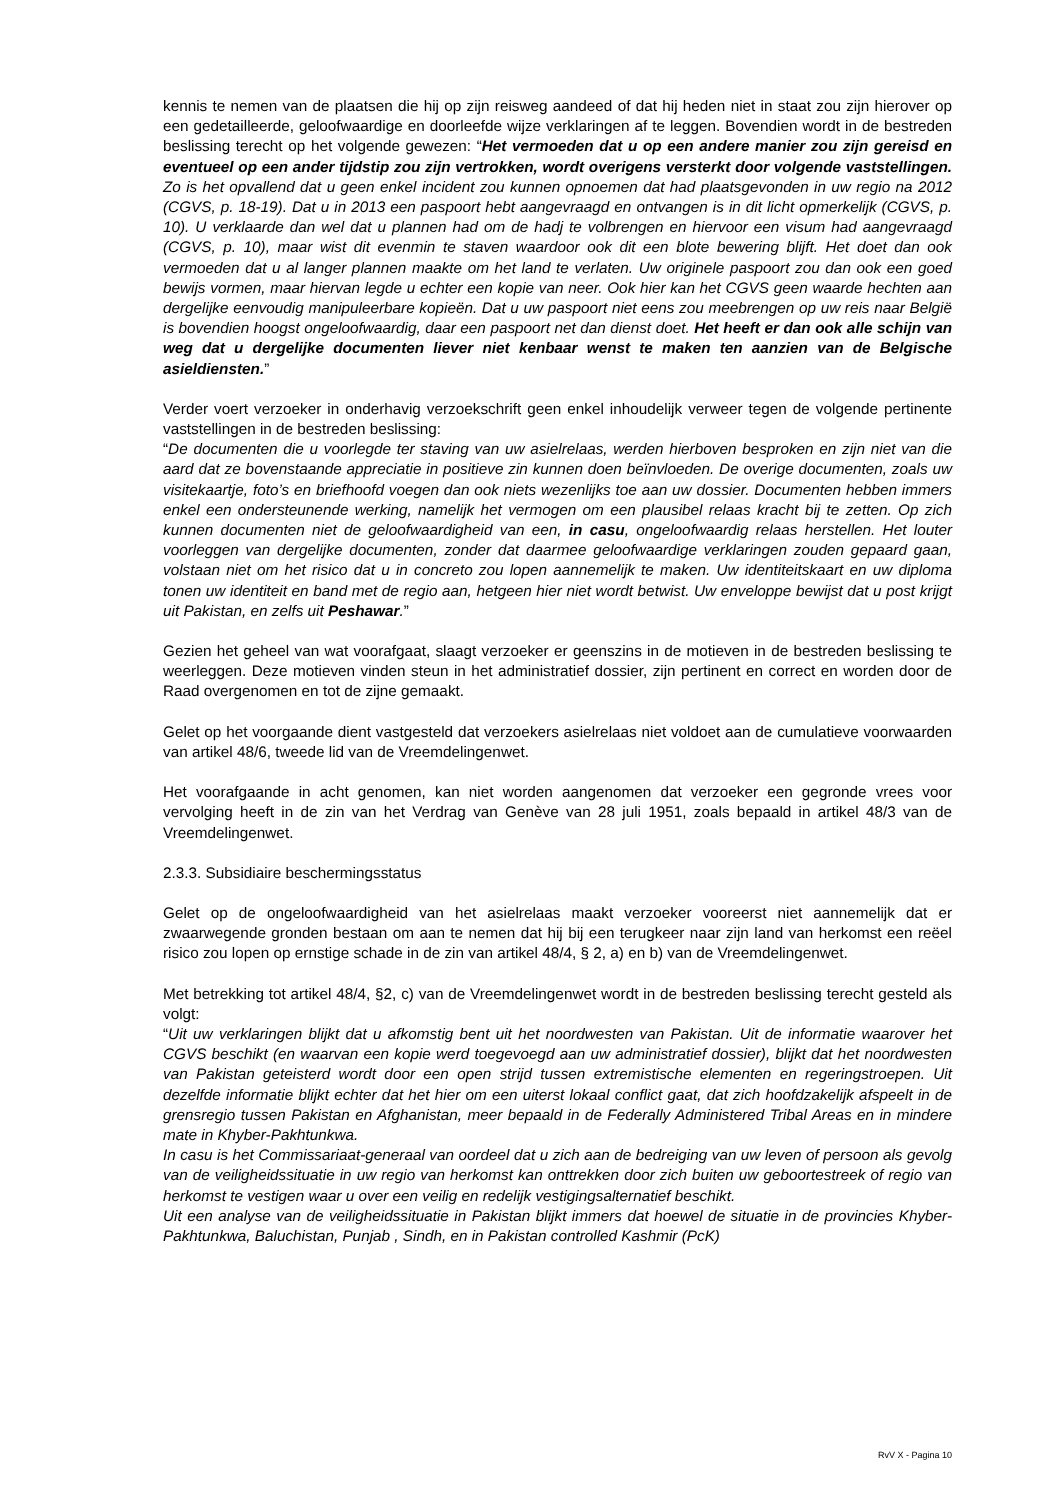kennis te nemen van de plaatsen die hij op zijn reisweg aandeed of dat hij heden niet in staat zou zijn hierover op een gedetailleerde, geloofwaardige en doorleefde wijze verklaringen af te leggen. Bovendien wordt in de bestreden beslissing terecht op het volgende gewezen: “Het vermoeden dat u op een andere manier zou zijn gereisd en eventueel op een ander tijdstip zou zijn vertrokken, wordt overigens versterkt door volgende vaststellingen. Zo is het opvallend dat u geen enkel incident zou kunnen opnoemen dat had plaatsgevonden in uw regio na 2012 (CGVS, p. 18-19). Dat u in 2013 een paspoort hebt aangevraagd en ontvangen is in dit licht opmerkelijk (CGVS, p. 10). U verklaarde dan wel dat u plannen had om de hadj te volbrengen en hiervoor een visum had aangevraagd (CGVS, p. 10), maar wist dit evenmin te staven waardoor ook dit een blote bewering blijft. Het doet dan ook vermoeden dat u al langer plannen maakte om het land te verlaten. Uw originele paspoort zou dan ook een goed bewijs vormen, maar hiervan legde u echter een kopie van neer. Ook hier kan het CGVS geen waarde hechten aan dergelijke eenvoudig manipuleerbare kopieën. Dat u uw paspoort niet eens zou meebrengen op uw reis naar België is bovendien hoogst ongeloofwaardig, daar een paspoort net dan dienst doet. Het heeft er dan ook alle schijn van weg dat u dergelijke documenten liever niet kenbaar wenst te maken ten aanzien van de Belgische asieldiensten.”
Verder voert verzoeker in onderhavig verzoekschrift geen enkel inhoudelijk verweer tegen de volgende pertinente vaststellingen in de bestreden beslissing:
“De documenten die u voorlegde ter staving van uw asielrelaas, werden hierboven besproken en zijn niet van die aard dat ze bovenstaande appreciatie in positieve zin kunnen doen beïnvloeden. De overige documenten, zoals uw visitekaartje, foto’s en briefhoofd voegen dan ook niets wezenlijks toe aan uw dossier. Documenten hebben immers enkel een ondersteunende werking, namelijk het vermogen om een plausibel relaas kracht bij te zetten. Op zich kunnen documenten niet de geloofwaardigheid van een, in casu, ongeloofwaardig relaas herstellen. Het louter voorleggen van dergelijke documenten, zonder dat daarmee geloofwaardige verklaringen zouden gepaard gaan, volstaan niet om het risico dat u in concreto zou lopen aannemelijk te maken. Uw identiteitskaart en uw diploma tonen uw identiteit en band met de regio aan, hetgeen hier niet wordt betwist. Uw enveloppe bewijst dat u post krijgt uit Pakistan, en zelfs uit Peshawar.”
Gezien het geheel van wat voorafgaat, slaagt verzoeker er geenszins in de motieven in de bestreden beslissing te weerleggen. Deze motieven vinden steun in het administratief dossier, zijn pertinent en correct en worden door de Raad overgenomen en tot de zijne gemaakt.
Gelet op het voorgaande dient vastgesteld dat verzoekers asielrelaas niet voldoet aan de cumulatieve voorwaarden van artikel 48/6, tweede lid van de Vreemdelingenwet.
Het voorafgaande in acht genomen, kan niet worden aangenomen dat verzoeker een gegronde vrees voor vervolging heeft in de zin van het Verdrag van Genève van 28 juli 1951, zoals bepaald in artikel 48/3 van de Vreemdelingenwet.
2.3.3. Subsidiaire beschermingsstatus
Gelet op de ongeloofwaardigheid van het asielrelaas maakt verzoeker vooreerst niet aannemelijk dat er zwaarwegende gronden bestaan om aan te nemen dat hij bij een terugkeer naar zijn land van herkomst een reëel risico zou lopen op ernstige schade in de zin van artikel 48/4, § 2, a) en b) van de Vreemdelingenwet.
Met betrekking tot artikel 48/4, §2, c) van de Vreemdelingenwet wordt in de bestreden beslissing terecht gesteld als volgt:
“Uit uw verklaringen blijkt dat u afkomstig bent uit het noordwesten van Pakistan. Uit de informatie waarover het CGVS beschikt (en waarvan een kopie werd toegevoegd aan uw administratief dossier), blijkt dat het noordwesten van Pakistan geteisterd wordt door een open strijd tussen extremistische elementen en regeringstroepen. Uit dezelfde informatie blijkt echter dat het hier om een uiterst lokaal conflict gaat, dat zich hoofdzakelijk afspeelt in de grensregio tussen Pakistan en Afghanistan, meer bepaald in de Federally Administered Tribal Areas en in mindere mate in Khyber-Pakhtunkwa.
In casu is het Commissariaat-generaal van oordeel dat u zich aan de bedreiging van uw leven of persoon als gevolg van de veiligheidssituatie in uw regio van herkomst kan onttrekken door zich buiten uw geboortestreek of regio van herkomst te vestigen waar u over een veilig en redelijk vestigingsalternatief beschikt.
Uit een analyse van de veiligheidssituatie in Pakistan blijkt immers dat hoewel de situatie in de provincies Khyber- Pakhtunkwa, Baluchistan, Punjab , Sindh, en in Pakistan controlled Kashmir (PcK)
RvV X - Pagina 10